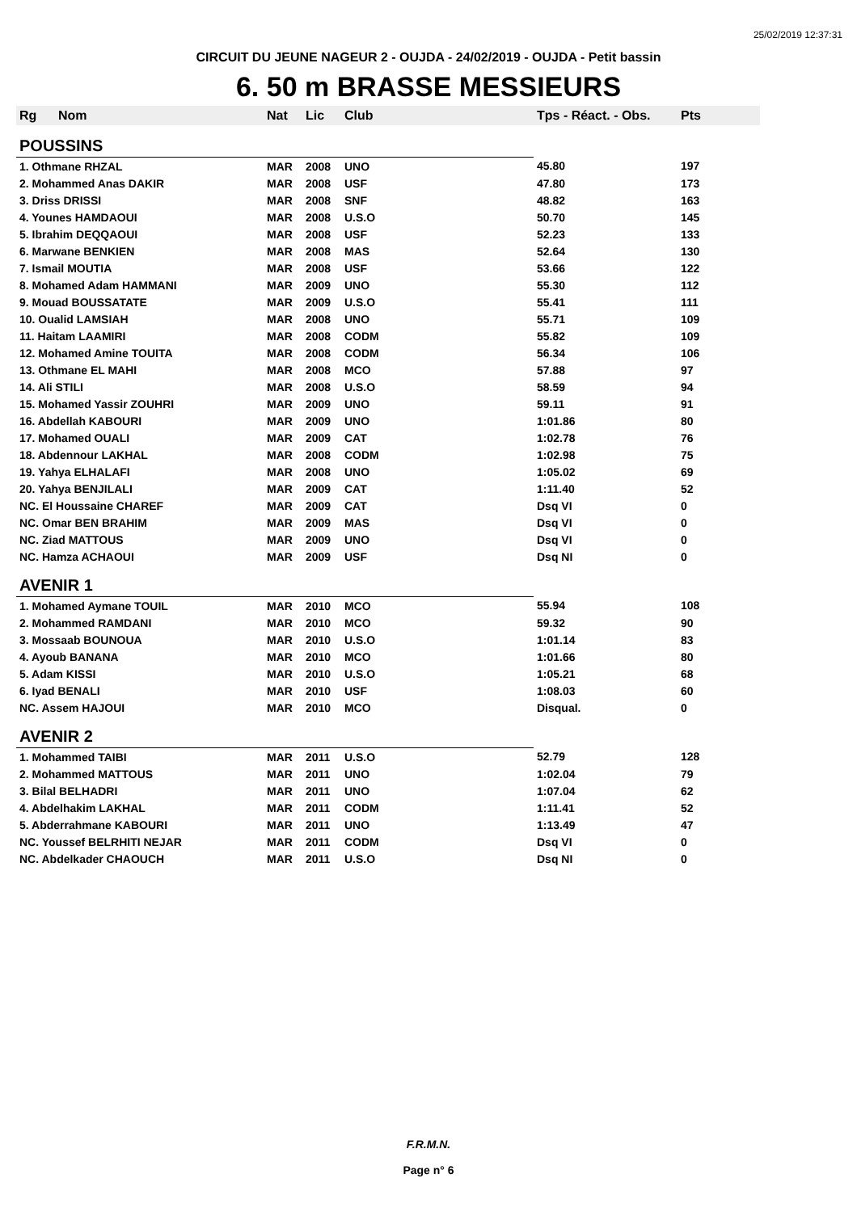25/02/2019 12:37:31
CIRCUIT DU JEUNE NAGEUR 2 - OUJDA - 24/02/2019 - OUJDA - Petit bassin
6. 50 m BRASSE MESSIEURS
| Rg | Nom | Nat | Lic | Club | Tps - Réact. - Obs. | Pts |
| --- | --- | --- | --- | --- | --- | --- |
| POUSSINS | | | | | | |
| 1. Othmane RHZAL | | MAR | 2008 | UNO | 45.80 | 197 |
| 2. Mohammed Anas DAKIR | | MAR | 2008 | USF | 47.80 | 173 |
| 3. Driss DRISSI | | MAR | 2008 | SNF | 48.82 | 163 |
| 4. Younes HAMDAOUI | | MAR | 2008 | U.S.O | 50.70 | 145 |
| 5. Ibrahim DEQQAOUI | | MAR | 2008 | USF | 52.23 | 133 |
| 6. Marwane BENKIEN | | MAR | 2008 | MAS | 52.64 | 130 |
| 7. Ismail MOUTIA | | MAR | 2008 | USF | 53.66 | 122 |
| 8. Mohamed Adam HAMMANI | | MAR | 2009 | UNO | 55.30 | 112 |
| 9. Mouad BOUSSATATE | | MAR | 2009 | U.S.O | 55.41 | 111 |
| 10. Oualid LAMSIAH | | MAR | 2008 | UNO | 55.71 | 109 |
| 11. Haitam LAAMIRI | | MAR | 2008 | CODM | 55.82 | 109 |
| 12. Mohamed Amine TOUITA | | MAR | 2008 | CODM | 56.34 | 106 |
| 13. Othmane EL MAHI | | MAR | 2008 | MCO | 57.88 | 97 |
| 14. Ali STILI | | MAR | 2008 | U.S.O | 58.59 | 94 |
| 15. Mohamed Yassir ZOUHRI | | MAR | 2009 | UNO | 59.11 | 91 |
| 16. Abdellah KABOURI | | MAR | 2009 | UNO | 1:01.86 | 80 |
| 17. Mohamed OUALI | | MAR | 2009 | CAT | 1:02.78 | 76 |
| 18. Abdennour LAKHAL | | MAR | 2008 | CODM | 1:02.98 | 75 |
| 19. Yahya ELHALAFI | | MAR | 2008 | UNO | 1:05.02 | 69 |
| 20. Yahya BENJILALI | | MAR | 2009 | CAT | 1:11.40 | 52 |
| NC. El Houssaine CHAREF | | MAR | 2009 | CAT | Dsq VI | 0 |
| NC. Omar BEN BRAHIM | | MAR | 2009 | MAS | Dsq VI | 0 |
| NC. Ziad MATTOUS | | MAR | 2009 | UNO | Dsq VI | 0 |
| NC. Hamza ACHAOUI | | MAR | 2009 | USF | Dsq NI | 0 |
| AVENIR 1 | | | | | | |
| 1. Mohamed Aymane TOUIL | | MAR | 2010 | MCO | 55.94 | 108 |
| 2. Mohammed RAMDANI | | MAR | 2010 | MCO | 59.32 | 90 |
| 3. Mossaab BOUNOUA | | MAR | 2010 | U.S.O | 1:01.14 | 83 |
| 4. Ayoub BANANA | | MAR | 2010 | MCO | 1:01.66 | 80 |
| 5. Adam KISSI | | MAR | 2010 | U.S.O | 1:05.21 | 68 |
| 6. Iyad BENALI | | MAR | 2010 | USF | 1:08.03 | 60 |
| NC. Assem HAJOUI | | MAR | 2010 | MCO | Disqual. | 0 |
| AVENIR 2 | | | | | | |
| 1. Mohammed TAIBI | | MAR | 2011 | U.S.O | 52.79 | 128 |
| 2. Mohammed MATTOUS | | MAR | 2011 | UNO | 1:02.04 | 79 |
| 3. Bilal BELHADRI | | MAR | 2011 | UNO | 1:07.04 | 62 |
| 4. Abdelhakim LAKHAL | | MAR | 2011 | CODM | 1:11.41 | 52 |
| 5. Abderrahmane KABOURI | | MAR | 2011 | UNO | 1:13.49 | 47 |
| NC. Youssef BELRHITI NEJAR | | MAR | 2011 | CODM | Dsq VI | 0 |
| NC. Abdelkader CHAOUCH | | MAR | 2011 | U.S.O | Dsq NI | 0 |
F.R.M.N.
Page n° 6